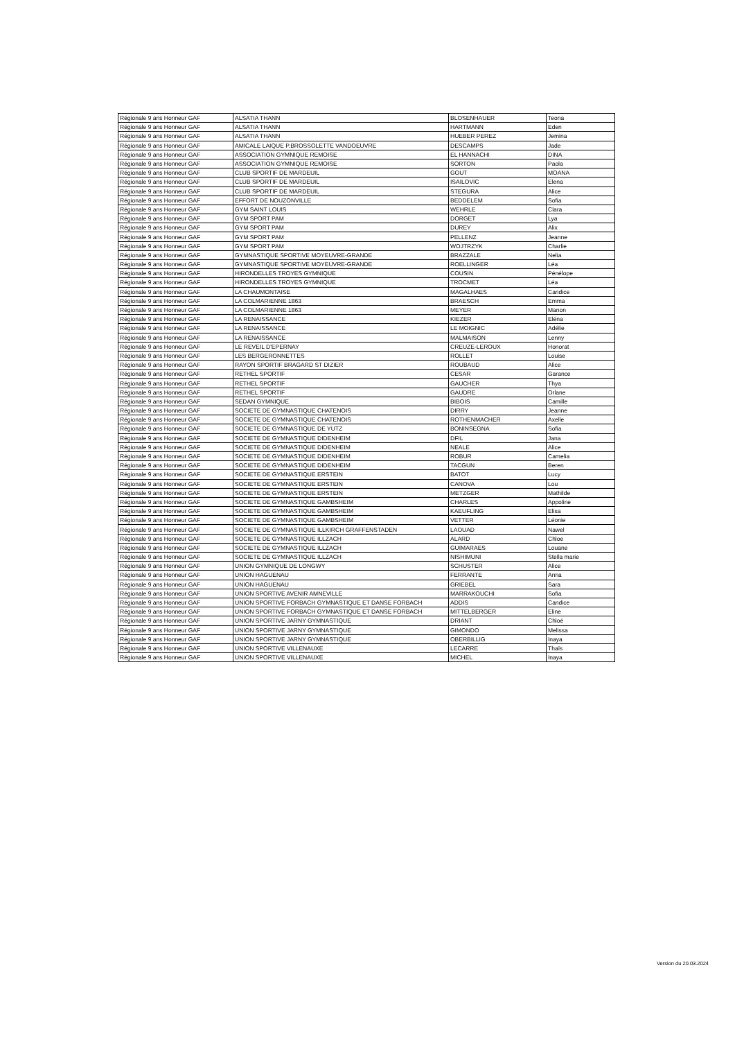| Régionale 9 ans Honneur GAF | ALSATIA THANN | BLOSENHAUER | Teona |
| Régionale 9 ans Honneur GAF | ALSATIA THANN | HARTMANN | Eden |
| Régionale 9 ans Honneur GAF | ALSATIA THANN | HUEBER PEREZ | Jemina |
| Régionale 9 ans Honneur GAF | AMICALE LAIQUE P.BROSSOLETTE VANDOEUVRE | DESCAMPS | Jade |
| Régionale 9 ans Honneur GAF | ASSOCIATION GYMNIQUE REMOISE | EL HANNACHI | DINA |
| Régionale 9 ans Honneur GAF | ASSOCIATION GYMNIQUE REMOISE | SORTON | Paola |
| Régionale 9 ans Honneur GAF | CLUB SPORTIF DE MARDEUIL | GOUT | MOANA |
| Régionale 9 ans Honneur GAF | CLUB SPORTIF DE MARDEUIL | ISAILOVIC | Elena |
| Régionale 9 ans Honneur GAF | CLUB SPORTIF DE MARDEUIL | STEGURA | Alice |
| Régionale 9 ans Honneur GAF | EFFORT DE NOUZONVILLE | BEDDELEM | Sofia |
| Régionale 9 ans Honneur GAF | GYM SAINT LOUIS | WEHRLE | Clara |
| Régionale 9 ans Honneur GAF | GYM SPORT PAM | DORGET | Lya |
| Régionale 9 ans Honneur GAF | GYM SPORT PAM | DUREY | Alix |
| Régionale 9 ans Honneur GAF | GYM SPORT PAM | PELLENZ | Jeanne |
| Régionale 9 ans Honneur GAF | GYM SPORT PAM | WOJTRZYK | Charlie |
| Régionale 9 ans Honneur GAF | GYMNASTIQUE SPORTIVE MOYEUVRE-GRANDE | BRAZZALE | Nelia |
| Régionale 9 ans Honneur GAF | GYMNASTIQUE SPORTIVE MOYEUVRE-GRANDE | ROELLINGER | Léa |
| Régionale 9 ans Honneur GAF | HIRONDELLES TROYES GYMNIQUE | COUSIN | Pénélope |
| Régionale 9 ans Honneur GAF | HIRONDELLES TROYES GYMNIQUE | TROCMET | Léa |
| Régionale 9 ans Honneur GAF | LA CHAUMONTAISE | MAGALHAES | Candice |
| Régionale 9 ans Honneur GAF | LA COLMARIENNE 1863 | BRAESCH | Emma |
| Régionale 9 ans Honneur GAF | LA COLMARIENNE 1863 | MEYER | Manon |
| Régionale 9 ans Honneur GAF | LA RENAISSANCE | KIEZER | Eléna |
| Régionale 9 ans Honneur GAF | LA RENAISSANCE | LE MOIGNIC | Adélie |
| Régionale 9 ans Honneur GAF | LA RENAISSANCE | MALMAISON | Lenny |
| Régionale 9 ans Honneur GAF | LE REVEIL D'EPERNAY | CREUZE-LEROUX | Honorat |
| Régionale 9 ans Honneur GAF | LES BERGERONNETTES | ROLLET | Louise |
| Régionale 9 ans Honneur GAF | RAYON SPORTIF BRAGARD ST DIZIER | ROUBAUD | Alice |
| Régionale 9 ans Honneur GAF | RETHEL SPORTIF | CESAR | Garance |
| Régionale 9 ans Honneur GAF | RETHEL SPORTIF | GAUCHER | Thya |
| Régionale 9 ans Honneur GAF | RETHEL SPORTIF | GAUDRE | Orlane |
| Régionale 9 ans Honneur GAF | SEDAN GYMNIQUE | BIBOIS | Camille |
| Régionale 9 ans Honneur GAF | SOCIETE DE GYMNASTIQUE CHATENOIS | DIRRY | Jeanne |
| Régionale 9 ans Honneur GAF | SOCIETE DE GYMNASTIQUE CHATENOIS | ROTHENMACHER | Axelle |
| Régionale 9 ans Honneur GAF | SOCIETE DE GYMNASTIQUE DE YUTZ | BONINSEGNA | Sofia |
| Régionale 9 ans Honneur GAF | SOCIETE DE GYMNASTIQUE DIDENHEIM | DFIL | Jana |
| Régionale 9 ans Honneur GAF | SOCIETE DE GYMNASTIQUE DIDENHEIM | NEALE | Alice |
| Régionale 9 ans Honneur GAF | SOCIETE DE GYMNASTIQUE DIDENHEIM | ROBUR | Camelia |
| Régionale 9 ans Honneur GAF | SOCIETE DE GYMNASTIQUE DIDENHEIM | TACGUN | Beren |
| Régionale 9 ans Honneur GAF | SOCIETE DE GYMNASTIQUE ERSTEIN | BATOT | Lucy |
| Régionale 9 ans Honneur GAF | SOCIETE DE GYMNASTIQUE ERSTEIN | CANOVA | Lou |
| Régionale 9 ans Honneur GAF | SOCIETE DE GYMNASTIQUE ERSTEIN | METZGER | Mathilde |
| Régionale 9 ans Honneur GAF | SOCIETE DE GYMNASTIQUE GAMBSHEIM | CHARLES | Appoline |
| Régionale 9 ans Honneur GAF | SOCIETE DE GYMNASTIQUE GAMBSHEIM | KAEUFLING | Elisa |
| Régionale 9 ans Honneur GAF | SOCIETE DE GYMNASTIQUE GAMBSHEIM | VETTER | Léonie |
| Régionale 9 ans Honneur GAF | SOCIETE DE GYMNASTIQUE ILLKIRCH GRAFFENSTADEN | LAOUAD | Nawel |
| Régionale 9 ans Honneur GAF | SOCIETE DE GYMNASTIQUE ILLZACH | ALARD | Chloe |
| Régionale 9 ans Honneur GAF | SOCIETE DE GYMNASTIQUE ILLZACH | GUIMARAES | Louane |
| Régionale 9 ans Honneur GAF | SOCIETE DE GYMNASTIQUE ILLZACH | NISHIMUNI | Stella marie |
| Régionale 9 ans Honneur GAF | UNION GYMNIQUE DE LONGWY | SCHUSTER | Alice |
| Régionale 9 ans Honneur GAF | UNION HAGUENAU | FERRANTE | Anna |
| Régionale 9 ans Honneur GAF | UNION HAGUENAU | GRIEBEL | Sara |
| Régionale 9 ans Honneur GAF | UNION SPORTIVE AVENIR AMNEVILLE | MARRAKOUCHI | Sofia |
| Régionale 9 ans Honneur GAF | UNION SPORTIVE FORBACH GYMNASTIQUE ET DANSE FORBACH | ADDIS | Candice |
| Régionale 9 ans Honneur GAF | UNION SPORTIVE FORBACH GYMNASTIQUE ET DANSE FORBACH | MITTELBERGER | Eline |
| Régionale 9 ans Honneur GAF | UNION SPORTIVE JARNY GYMNASTIQUE | DRIANT | Chloé |
| Régionale 9 ans Honneur GAF | UNION SPORTIVE JARNY GYMNASTIQUE | GIMONDO | Melissa |
| Régionale 9 ans Honneur GAF | UNION SPORTIVE JARNY GYMNASTIQUE | OBERBILLIG | Inaya |
| Régionale 9 ans Honneur GAF | UNION SPORTIVE VILLENAUXE | LECARRE | Thaïs |
| Régionale 9 ans Honneur GAF | UNION SPORTIVE VILLENAUXE | MICHEL | Inaya |
Version du 20.03.2024